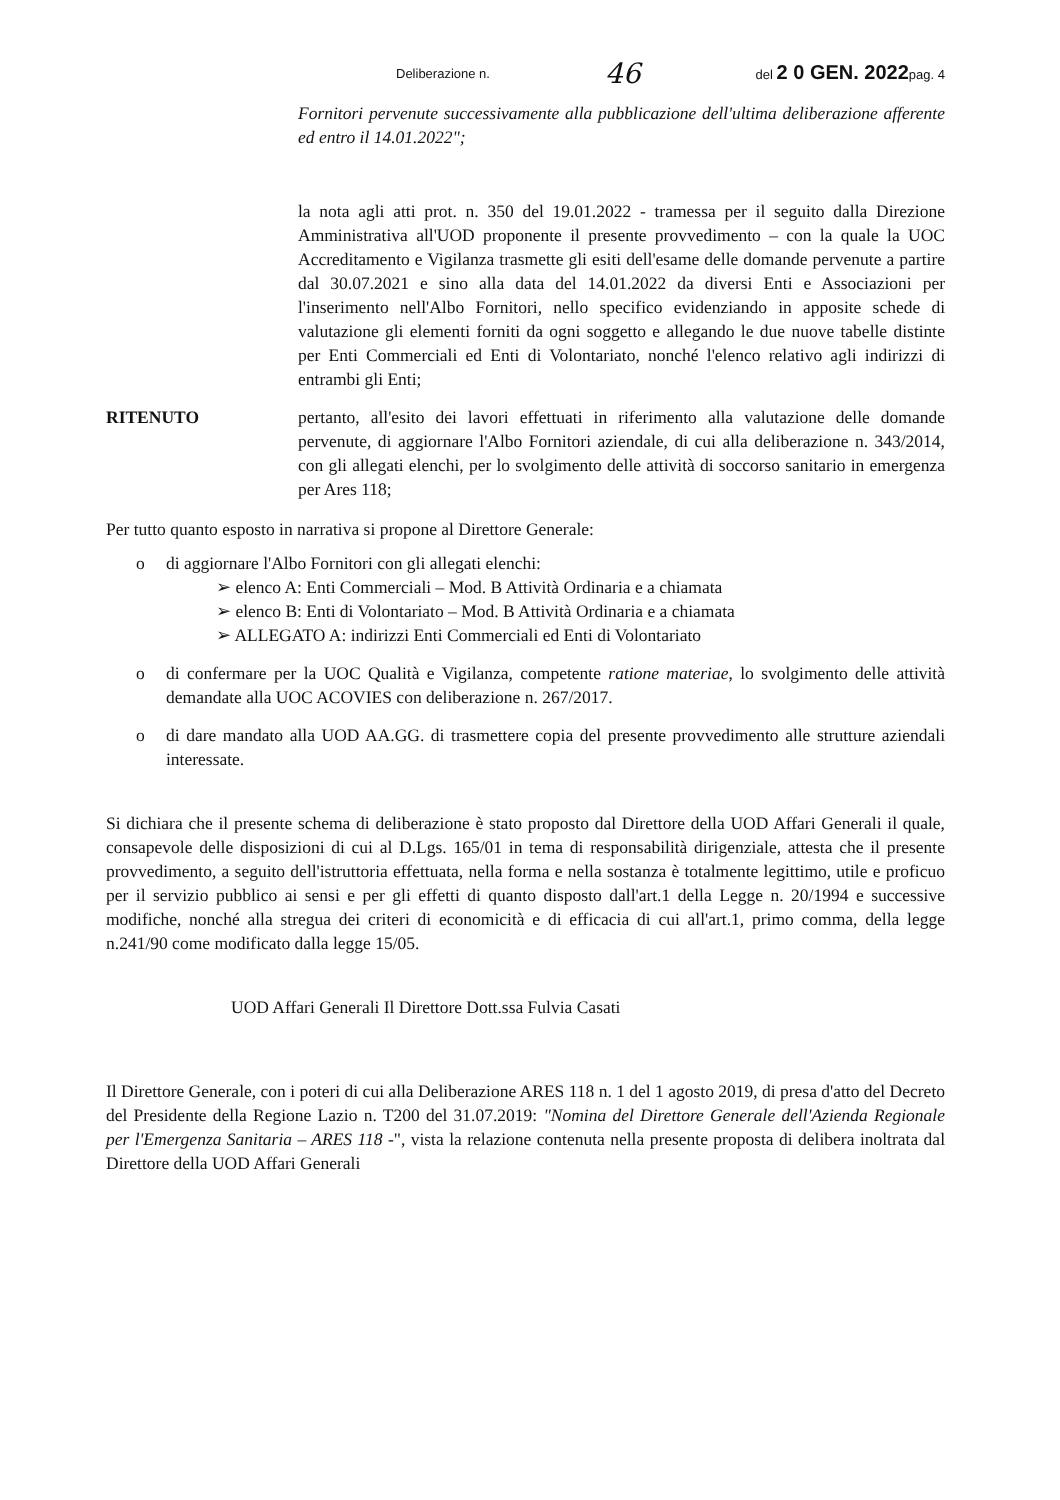Deliberazione n. 46 del 2 0 GEN. 2022pag. 4
Fornitori pervenute successivamente alla pubblicazione dell'ultima deliberazione afferente ed entro il 14.01.2022";
la nota agli atti prot. n. 350 del 19.01.2022 - tramessa per il seguito dalla Direzione Amministrativa all'UOD proponente il presente provvedimento – con la quale la UOC Accreditamento e Vigilanza trasmette gli esiti dell'esame delle domande pervenute a partire dal 30.07.2021 e sino alla data del 14.01.2022 da diversi Enti e Associazioni per l'inserimento nell'Albo Fornitori, nello specifico evidenziando in apposite schede di valutazione gli elementi forniti da ogni soggetto e allegando le due nuove tabelle distinte per Enti Commerciali ed Enti di Volontariato, nonché l'elenco relativo agli indirizzi di entrambi gli Enti;
RITENUTO pertanto, all'esito dei lavori effettuati in riferimento alla valutazione delle domande pervenute, di aggiornare l'Albo Fornitori aziendale, di cui alla deliberazione n. 343/2014, con gli allegati elenchi, per lo svolgimento delle attività di soccorso sanitario in emergenza per Ares 118;
Per tutto quanto esposto in narrativa si propone al Direttore Generale:
o di aggiornare l'Albo Fornitori con gli allegati elenchi:
➢ elenco A: Enti Commerciali – Mod. B Attività Ordinaria e a chiamata
➢ elenco B: Enti di Volontariato – Mod. B Attività Ordinaria e a chiamata
➢ ALLEGATO A: indirizzi Enti Commerciali ed Enti di Volontariato
o di confermare per la UOC Qualità e Vigilanza, competente ratione materiae, lo svolgimento delle attività demandate alla UOC ACOVIES con deliberazione n. 267/2017.
o di dare mandato alla UOD AA.GG. di trasmettere copia del presente provvedimento alle strutture aziendali interessate.
Si dichiara che il presente schema di deliberazione è stato proposto dal Direttore della UOD Affari Generali il quale, consapevole delle disposizioni di cui al D.Lgs. 165/01 in tema di responsabilità dirigenziale, attesta che il presente provvedimento, a seguito dell'istruttoria effettuata, nella forma e nella sostanza è totalmente legittimo, utile e proficuo per il servizio pubblico ai sensi e per gli effetti di quanto disposto dall'art.1 della Legge n. 20/1994 e successive modifiche, nonché alla stregua dei criteri di economicità e di efficacia di cui all'art.1, primo comma, della legge n.241/90 come modificato dalla legge 15/05.
UOD Affari Generali Il Direttore Dott.ssa Fulvia Casati
Il Direttore Generale, con i poteri di cui alla Deliberazione ARES 118 n. 1 del 1 agosto 2019, di presa d'atto del Decreto del Presidente della Regione Lazio n. T200 del 31.07.2019: "Nomina del Direttore Generale dell'Azienda Regionale per l'Emergenza Sanitaria – ARES 118 -", vista la relazione contenuta nella presente proposta di delibera inoltrata dal Direttore della UOD Affari Generali